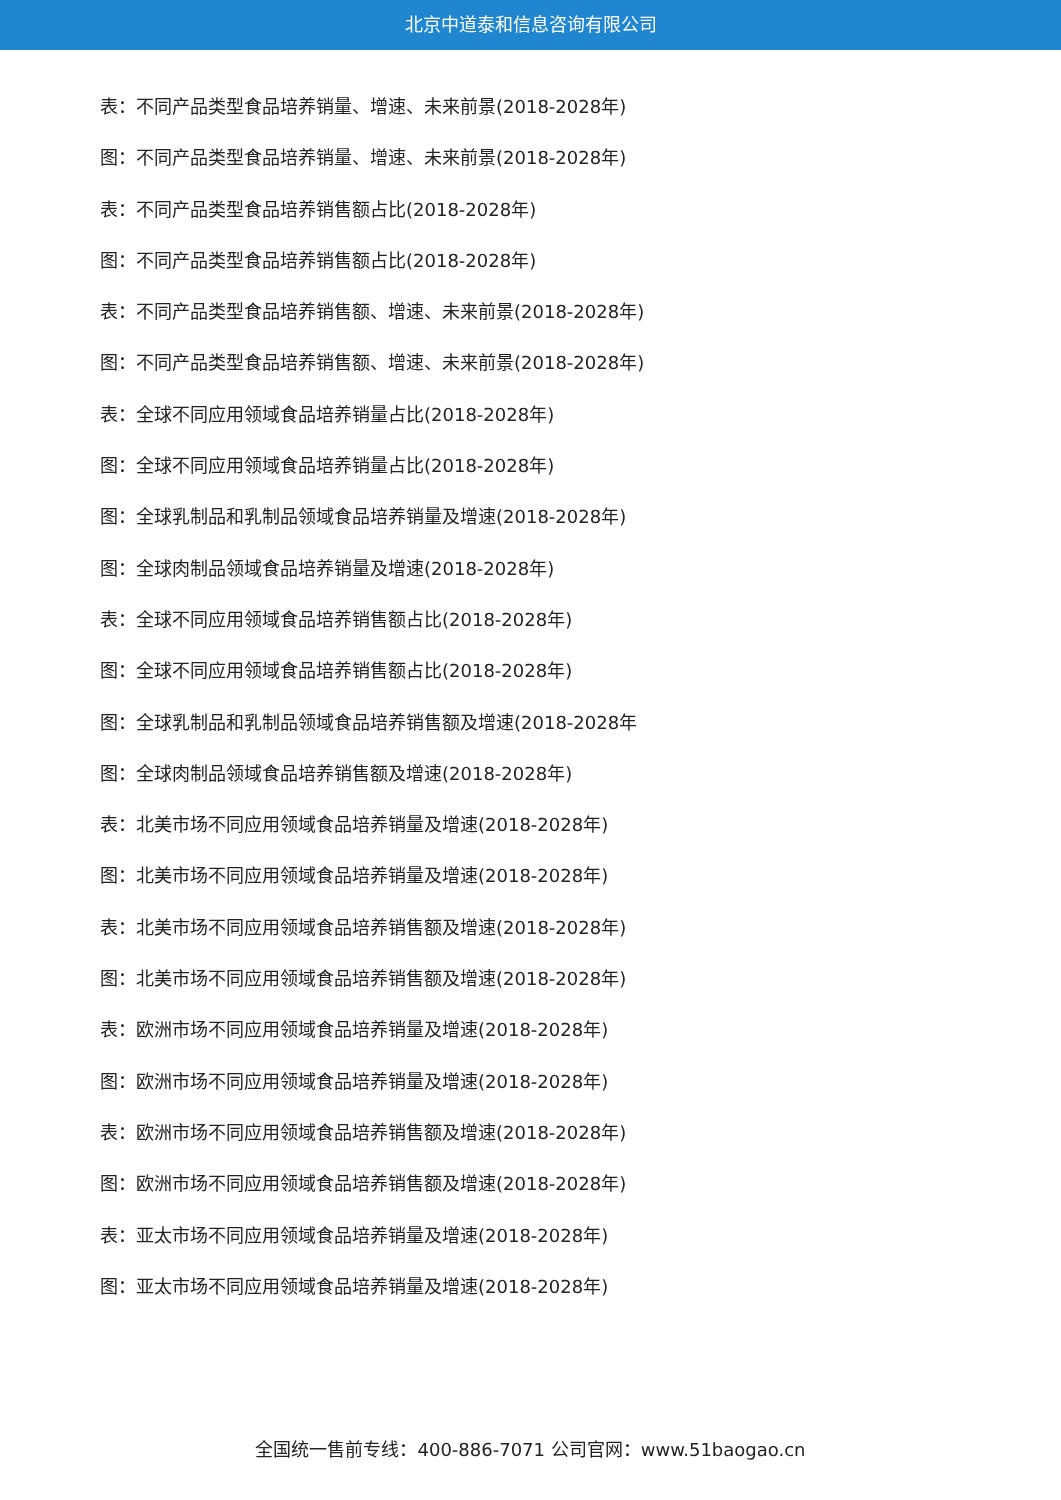北京中道泰和信息咨询有限公司
表：不同产品类型食品培养销量、增速、未来前景(2018-2028年)
图：不同产品类型食品培养销量、增速、未来前景(2018-2028年)
表：不同产品类型食品培养销售额占比(2018-2028年)
图：不同产品类型食品培养销售额占比(2018-2028年)
表：不同产品类型食品培养销售额、增速、未来前景(2018-2028年)
图：不同产品类型食品培养销售额、增速、未来前景(2018-2028年)
表：全球不同应用领域食品培养销量占比(2018-2028年)
图：全球不同应用领域食品培养销量占比(2018-2028年)
图：全球乳制品和乳制品领域食品培养销量及增速(2018-2028年)
图：全球肉制品领域食品培养销量及增速(2018-2028年)
表：全球不同应用领域食品培养销售额占比(2018-2028年)
图：全球不同应用领域食品培养销售额占比(2018-2028年)
图：全球乳制品和乳制品领域食品培养销售额及增速(2018-2028年
图：全球肉制品领域食品培养销售额及增速(2018-2028年)
表：北美市场不同应用领域食品培养销量及增速(2018-2028年)
图：北美市场不同应用领域食品培养销量及增速(2018-2028年)
表：北美市场不同应用领域食品培养销售额及增速(2018-2028年)
图：北美市场不同应用领域食品培养销售额及增速(2018-2028年)
表：欧洲市场不同应用领域食品培养销量及增速(2018-2028年)
图：欧洲市场不同应用领域食品培养销量及增速(2018-2028年)
表：欧洲市场不同应用领域食品培养销售额及增速(2018-2028年)
图：欧洲市场不同应用领域食品培养销售额及增速(2018-2028年)
表：亚太市场不同应用领域食品培养销量及增速(2018-2028年)
图：亚太市场不同应用领域食品培养销量及增速(2018-2028年)
全国统一售前专线：400-886-7071 公司官网：www.51baogao.cn